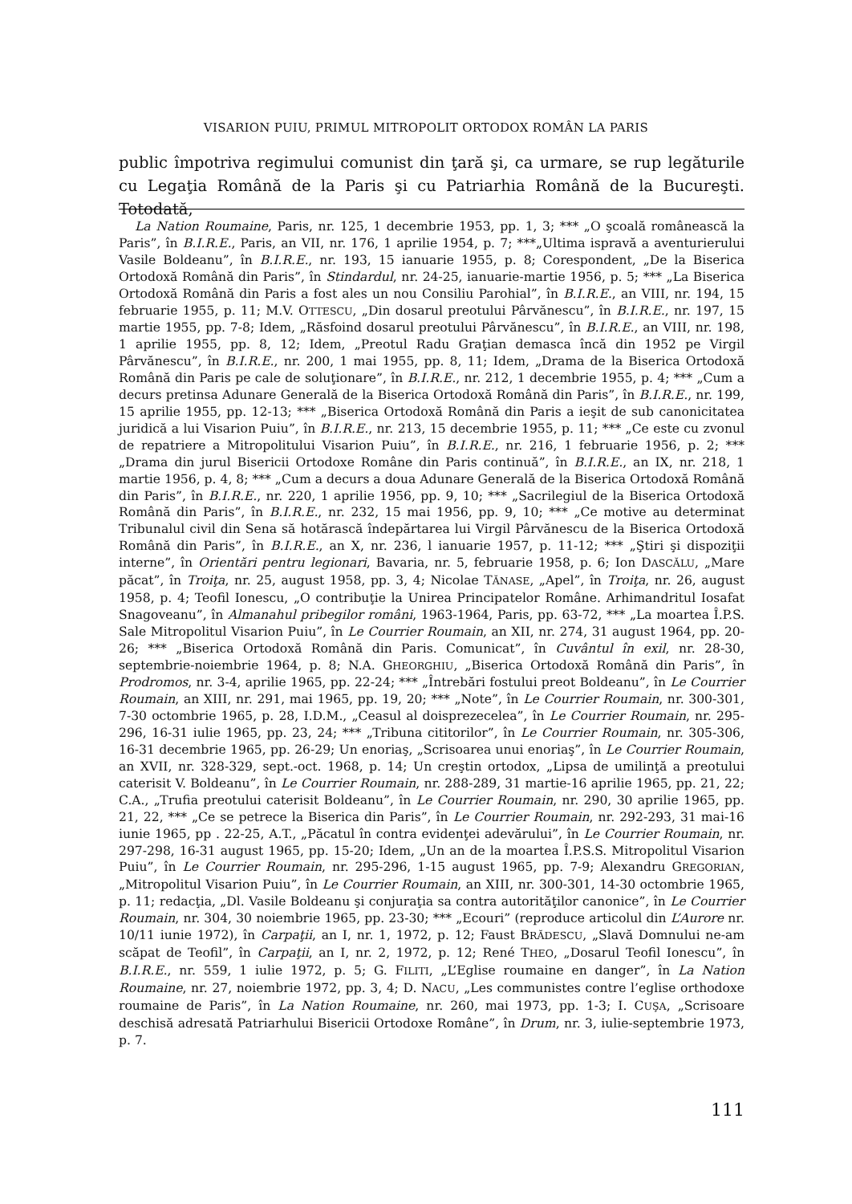VISARION PUIU, PRIMUL MITROPOLIT ORTODOX ROMÂN LA PARIS
public împotriva regimului comunist din ţară şi, ca urmare, se rup legăturile cu Legaţia Română de la Paris şi cu Patriarhia Română de la Bucureşti. Totodată,
La Nation Roumaine, Paris, nr. 125, 1 decembrie 1953, pp. 1, 3; *** „O şcoală românească la Paris”, în B.I.R.E., Paris, an VII, nr. 176, 1 aprilie 1954, p. 7; ***„Ultima ispravă a aventurierului Vasile Boldeanu”, în B.I.R.E., nr. 193, 15 ianuarie 1955, p. 8; Corespondent, „De la Biserica Ortodoxă Română din Paris”, în Stindardul, nr. 24-25, ianuarie-martie 1956, p. 5; *** „La Biserica Ortodoxă Română din Paris a fost ales un nou Consiliu Parohial”, în B.I.R.E., an VIII, nr. 194, 15 februarie 1955, p. 11; M.V. OTTESCU, „Din dosarul preotului Pârvănescu”, în B.I.R.E., nr. 197, 15 martie 1955, pp. 7-8; Idem, „Răsfoind dosarul preotului Pârvănescu”, în B.I.R.E., an VIII, nr. 198, 1 aprilie 1955, pp. 8, 12; Idem, „Preotul Radu Graţian demasca încă din 1952 pe Virgil Pârvănescu”, în B.I.R.E., nr. 200, 1 mai 1955, pp. 8, 11; Idem, „Drama de la Biserica Ortodoxă Română din Paris pe cale de soluţionare”, în B.I.R.E., nr. 212, 1 decembrie 1955, p. 4; *** „Cum a decurs pretinsa Adunare Generală de la Biserica Ortodoxă Română din Paris”, în B.I.R.E., nr. 199, 15 aprilie 1955, pp. 12-13; *** „Biserica Ortodoxă Română din Paris a ieşit de sub canonicitatea juridică a lui Visarion Puiu”, în B.I.R.E., nr. 213, 15 decembrie 1955, p. 11; *** „Ce este cu zvonul de repatriere a Mitropolitului Visarion Puiu”, în B.I.R.E., nr. 216, 1 februarie 1956, p. 2; *** „Drama din jurul Bisericii Ortodoxe Române din Paris continuă”, în B.I.R.E., an IX, nr. 218, 1 martie 1956, p. 4, 8; *** „Cum a decurs a doua Adunare Generală de la Biserica Ortodoxă Română din Paris”, în B.I.R.E., nr. 220, 1 aprilie 1956, pp. 9, 10; *** „Sacrilegiul de la Biserica Ortodoxă Română din Paris”, în B.I.R.E., nr. 232, 15 mai 1956, pp. 9, 10; *** „Ce motive au determinat Tribunalul civil din Sena să hotărască îndepărtarea lui Virgil Pârvănescu de la Biserica Ortodoxă Română din Paris”, în B.I.R.E., an X, nr. 236, l ianuarie 1957, p. 11-12; *** „Ştiri şi dispoziţii interne”, în Orientări pentru legionari, Bavaria, nr. 5, februarie 1958, p. 6; Ion DASCĂLU, „Mare păcat”, în Troiţa, nr. 25, august 1958, pp. 3, 4; Nicolae TĂNASE, „Apel”, în Troiţa, nr. 26, august 1958, p. 4; Teofil Ionescu, „O contribuţie la Unirea Principatelor Române. Arhimandritul Iosafat Snagoveanu”, în Almanahul pribegilor români, 1963-1964, Paris, pp. 63-72, *** „La moartea Î.P.S. Sale Mitropolitul Visarion Puiu”, în Le Courrier Roumain, an XII, nr. 274, 31 august 1964, pp. 20-26; *** „Biserica Ortodoxă Română din Paris. Comunicat”, în Cuvântul în exil, nr. 28-30, septembrie-noiembrie 1964, p. 8; N.A. GHEORGHIU, „Biserica Ortodoxă Română din Paris”, în Prodromos, nr. 3-4, aprilie 1965, pp. 22-24; *** „Întrebări fostului preot Boldeanu”, în Le Courrier Roumain, an XIII, nr. 291, mai 1965, pp. 19, 20; *** „Note”, în Le Courrier Roumain, nr. 300-301, 7-30 octombrie 1965, p. 28, I.D.M., „Ceasul al doisprezecelea”, în Le Courrier Roumain, nr. 295-296, 16-31 iulie 1965, pp. 23, 24; *** „Tribuna cititorilor”, în Le Courrier Roumain, nr. 305-306, 16-31 decembrie 1965, pp. 26-29; Un enoriaş, „Scrisoarea unui enoriaş”, în Le Courrier Roumain, an XVII, nr. 328-329, sept.-oct. 1968, p. 14; Un creştin ortodox, „Lipsa de umilinţă a preotului caterisit V. Boldeanu”, în Le Courrier Roumain, nr. 288-289, 31 martie-16 aprilie 1965, pp. 21, 22; C.A., „Trufia preotului caterisit Boldeanu”, în Le Courrier Roumain, nr. 290, 30 aprilie 1965, pp. 21, 22, *** „Ce se petrece la Biserica din Paris”, în Le Courrier Roumain, nr. 292-293, 31 mai-16 iunie 1965, pp . 22-25, A.T., „Păcatul în contra evidenţei adevărului”, în Le Courrier Roumain, nr. 297-298, 16-31 august 1965, pp. 15-20; Idem, „Un an de la moartea Î.P.S.S. Mitropolitul Visarion Puiu”, în Le Courrier Roumain, nr. 295-296, 1-15 august 1965, pp. 7-9; Alexandru GREGORIAN, „Mitropolitul Visarion Puiu”, în Le Courrier Roumain, an XIII, nr. 300-301, 14-30 octombrie 1965, p. 11; redacţia, „Dl. Vasile Boldeanu şi conjuraţia sa contra autorităţilor canonice”, în Le Courrier Roumain, nr. 304, 30 noiembrie 1965, pp. 23-30; *** „Ecouri” (reproduce articolul din L’Aurore nr. 10/11 iunie 1972), în Carpaţii, an I, nr. 1, 1972, p. 12; Faust BRĂDESCU, „Slavă Domnului ne-am scăpat de Teofil”, în Carpaţii, an I, nr. 2, 1972, p. 12; René THEO, „Dosarul Teofil Ionescu”, în B.I.R.E., nr. 559, 1 iulie 1972, p. 5; G. FILITI, „L’Eglise roumaine en danger”, în La Nation Roumaine, nr. 27, noiembrie 1972, pp. 3, 4; D. NACU, „Les communistes contre l’eglise orthodoxe roumaine de Paris”, în La Nation Roumaine, nr. 260, mai 1973, pp. 1-3; I. CUŞA, „Scrisoare deschisă adresată Patriarhului Bisericii Ortodoxe Române”, în Drum, nr. 3, iulie-septembrie 1973, p. 7.
111